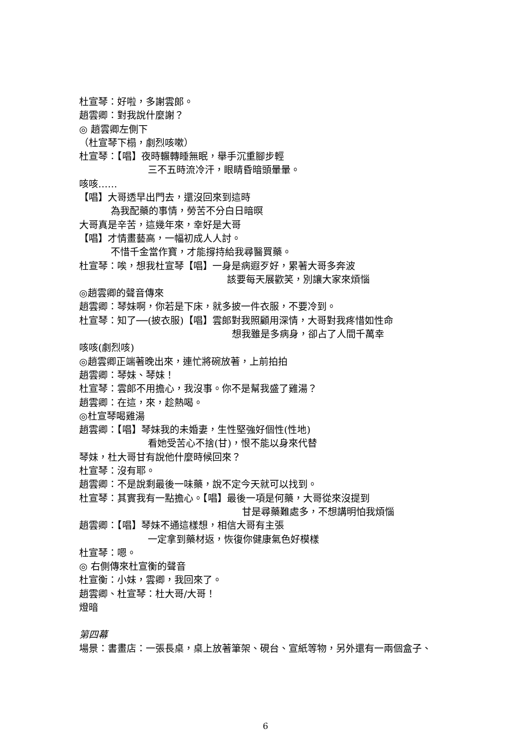杜宣琴：好啦，多謝雲郎。
趙雲卿：對我說什麼謝？
◎ 趙雲卿左側下
（杜宣琴下榻，劇烈咳嗽）
杜宣琴：【唱】夜時輾轉睡無眠，舉手沉重腳步輕
三不五時流冷汗，眼睛昏暗頭暈暈。
咳咳……
【唱】大哥透早出門去，還沒回來到這時
為我配藥的事情，勞苦不分白日暗暝
大哥真是辛苦，這幾年來，幸好是大哥
【唱】才情畫藝高，一幅初成人人討。
不惜千金當作寶，才能撐持給我尋醫買藥。
杜宣琴：唉，想我杜宣琴【唱】一身是病遐歹好，累著大哥多奔波
該要每天展歡笑，別讓大家來煩惱
◎趙雲卿的聲音傳來
趙雲卿：琴妹啊，你若是下床，就多披一件衣服，不要冷到。
杜宣琴：知了──(披衣服)【唱】雲郎對我照顧用深情，大哥對我疼惜如性命
想我雖是多病身，卻占了人間千萬幸
咳咳(劇烈咳)
◎趙雲卿正端著晚出來，連忙將碗放著，上前拍拍
趙雲卿：琴妹、琴妹！
杜宣琴：雲郎不用擔心，我沒事。你不是幫我盛了雞湯？
趙雲卿：在這，來，趁熱喝。
◎杜宣琴喝雞湯
趙雲卿：【唱】琴妹我的未婚妻，生性堅強好個性(性地)
看她受苦心不捨(甘)，恨不能以身來代替
琴妹，杜大哥甘有說他什麼時候回來？
杜宣琴：沒有耶。
趙雲卿：不是說剩最後一味藥，說不定今天就可以找到。
杜宣琴：其實我有一點擔心。【唱】最後一項是何藥，大哥從來沒提到
甘是尋藥難處多，不想講明怕我煩惱
趙雲卿：【唱】琴妹不通這樣想，相信大哥有主張
一定拿到藥材返，恢復你健康氣色好模樣
杜宣琴：嗯。
◎ 右側傳來杜宣衡的聲音
杜宣衡：小妹，雲卿，我回來了。
趙雲卿、杜宣琴：杜大哥/大哥！
燈暗
第四幕
場景：書畫店：一張長桌，桌上放著筆架、硯台、宣紙等物，另外還有一兩個盒子、
6